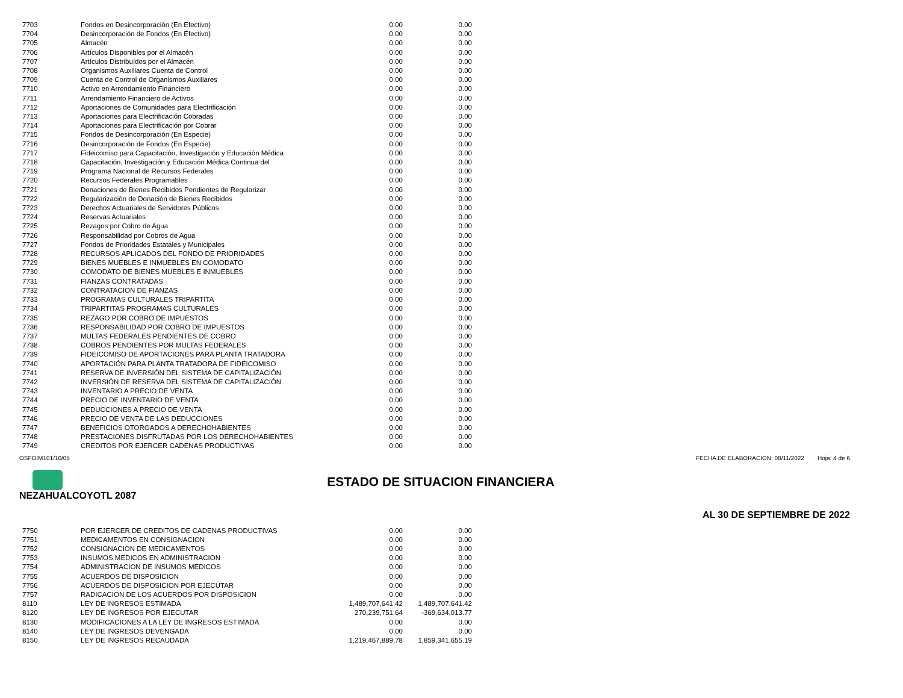| 7703 | Fondos en Desincorporación (En Efectivo) | 0.00 | 0.00 |
| 7704 | Desincorporación de Fondos (En Efectivo) | 0.00 | 0.00 |
| 7705 | Almacén | 0.00 | 0.00 |
| 7706 | Artículos Disponibles por el Almacén | 0.00 | 0.00 |
| 7707 | Artículos Distribuídos por el Almacén | 0.00 | 0.00 |
| 7708 | Organismos Auxiliares Cuenta de Control | 0.00 | 0.00 |
| 7709 | Cuenta de Control de Organismos Auxiliares | 0.00 | 0.00 |
| 7710 | Activo en Arrendamiento Financiero | 0.00 | 0.00 |
| 7711 | Arrendamiento Financiero de Activos | 0.00 | 0.00 |
| 7712 | Aportaciones de Comunidades para Electrificación | 0.00 | 0.00 |
| 7713 | Aportaciones para Electrificación Cobradas | 0.00 | 0.00 |
| 7714 | Aportaciones para Electrificación por Cobrar | 0.00 | 0.00 |
| 7715 | Fondos de Desincorporación (En Especie) | 0.00 | 0.00 |
| 7716 | Desincorporación de Fondos (En Especie) | 0.00 | 0.00 |
| 7717 | Fideicomiso para Capacitación, Investigación y Educación Médica | 0.00 | 0.00 |
| 7718 | Capacitación, Investigación y Educación Médica Continua del | 0.00 | 0.00 |
| 7719 | Programa Nacional de Recursos Federales | 0.00 | 0.00 |
| 7720 | Recursos Federales Programables | 0.00 | 0.00 |
| 7721 | Donaciones de Bienes Recibidos Pendientes de Regularizar | 0.00 | 0.00 |
| 7722 | Regularización de Donación de Bienes Recibidos | 0.00 | 0.00 |
| 7723 | Derechos Actuariales de Servidores Públicos | 0.00 | 0.00 |
| 7724 | Reservas Actuariales | 0.00 | 0.00 |
| 7725 | Rezagos por Cobro de Agua | 0.00 | 0.00 |
| 7726 | Responsabilidad por Cobros de Agua | 0.00 | 0.00 |
| 7727 | Fondos de Prioridades Estatales y Municipales | 0.00 | 0.00 |
| 7728 | RECURSOS APLICADOS DEL FONDO DE PRIORIDADES | 0.00 | 0.00 |
| 7729 | BIENES MUEBLES E INMUEBLES EN COMODATO | 0.00 | 0.00 |
| 7730 | COMODATO DE BIENES MUEBLES E INMUEBLES | 0.00 | 0.00 |
| 7731 | FIANZAS CONTRATADAS | 0.00 | 0.00 |
| 7732 | CONTRATACION DE FIANZAS | 0.00 | 0.00 |
| 7733 | PROGRAMAS CULTURALES TRIPARTITA | 0.00 | 0.00 |
| 7734 | TRIPARTITAS PROGRAMAS CULTURALES | 0.00 | 0.00 |
| 7735 | REZAGO POR COBRO DE IMPUESTOS | 0.00 | 0.00 |
| 7736 | RESPONSABILIDAD POR COBRO DE IMPUESTOS | 0.00 | 0.00 |
| 7737 | MULTAS FEDERALES PENDIENTES DE COBRO | 0.00 | 0.00 |
| 7738 | COBROS PENDIENTES POR MULTAS FEDERALES | 0.00 | 0.00 |
| 7739 | FIDEICOMISO DE APORTACIONES PARA PLANTA TRATADORA | 0.00 | 0.00 |
| 7740 | APORTACIÓN PARA PLANTA TRATADORA DE FIDEICOMISO | 0.00 | 0.00 |
| 7741 | RESERVA DE INVERSIÓN DEL SISTEMA DE CAPITALIZACIÓN | 0.00 | 0.00 |
| 7742 | INVERSIÓN DE RESERVA DEL SISTEMA DE CAPITALIZACIÓN | 0.00 | 0.00 |
| 7743 | INVENTARIO A PRECIO DE VENTA | 0.00 | 0.00 |
| 7744 | PRECIO DE INVENTARIO DE VENTA | 0.00 | 0.00 |
| 7745 | DEDUCCIONES A PRECIO DE VENTA | 0.00 | 0.00 |
| 7746 | PRECIO DE VENTA DE LAS DEDUCCIONES | 0.00 | 0.00 |
| 7747 | BENEFICIOS OTORGADOS A DERECHOHABIENTES | 0.00 | 0.00 |
| 7748 | PRESTACIONES DISFRUTADAS POR LOS DERECHOHABIENTES | 0.00 | 0.00 |
| 7749 | CREDITOS POR EJERCER CADENAS PRODUCTIVAS | 0.00 | 0.00 |
OSFOIM101/10/05 FECHA DE ELABORACION: 08/11/2022 Hoja: 4 de 6
ESTADO DE SITUACION FINANCIERA
NEZAHUALCOYOTL 2087
AL 30 DE SEPTIEMBRE DE 2022
| 7750 | POR EJERCER DE CREDITOS DE CADENAS PRODUCTIVAS | 0.00 | 0.00 |
| 7751 | MEDICAMENTOS EN CONSIGNACION | 0.00 | 0.00 |
| 7752 | CONSIGNACION DE MEDICAMENTOS | 0.00 | 0.00 |
| 7753 | INSUMOS MEDICOS EN ADMINISTRACION | 0.00 | 0.00 |
| 7754 | ADMINISTRACION DE INSUMOS MEDICOS | 0.00 | 0.00 |
| 7755 | ACUERDOS DE DISPOSICION | 0.00 | 0.00 |
| 7756 | ACUERDOS DE DISPOSICION POR EJECUTAR | 0.00 | 0.00 |
| 7757 | RADICACION DE LOS ACUERDOS POR DISPOSICION | 0.00 | 0.00 |
| 8110 | LEY DE INGRESOS ESTIMADA | 1,489,707,641.42 | 1,489,707,641.42 |
| 8120 | LEY DE INGRESOS POR EJECUTAR | 270,239,751.64 | -369,634,013.77 |
| 8130 | MODIFICACIONES A LA LEY DE INGRESOS ESTIMADA | 0.00 | 0.00 |
| 8140 | LEY DE INGRESOS DEVENGADA | 0.00 | 0.00 |
| 8150 | LEY DE INGRESOS RECAUDADA | 1,219,467,889.78 | 1,859,341,655.19 |